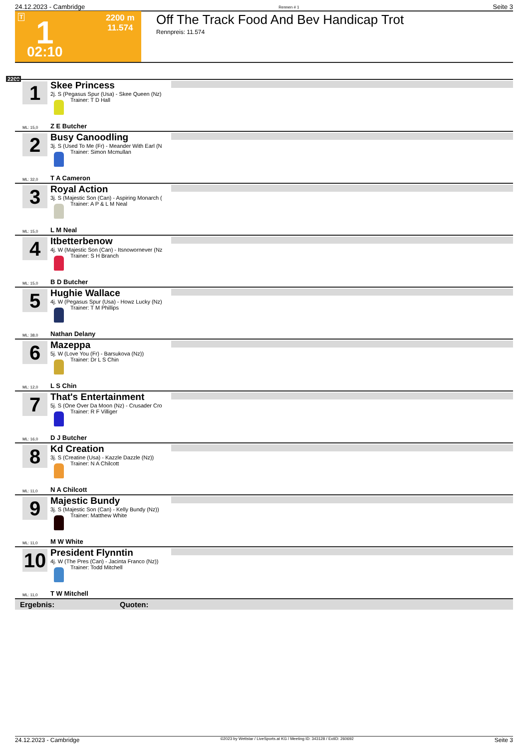24.12.2023 - Cambridge Rennen # 1 Seite 3
T 1 2200 m
11.574
02:10
Off The Track Food And Bev Handicap Trot
Rennpreis: 11.574
2200
1
Skee Princess
2j. S (Pegasus Spur (Usa) - Skee Queen (Nz)
Trainer: T D Hall
ML: 15,0 Z E Butcher
2
Busy Canoodling
3j. S (Used To Me (Fr) - Meander With Earl (N
Trainer: Simon Mcmullan
ML: 32,0 T A Cameron
3
Royal Action
3j. S (Majestic Son (Can) - Aspiring Monarch (
Trainer: A P & L M Neal
ML: 15,0 L M Neal
4
Itbetterbenow
4j. W (Majestic Son (Can) - Itsnowornever (Nz
Trainer: S H Branch
ML: 15,0 B D Butcher
5
Hughie Wallace
4j. W (Pegasus Spur (Usa) - Howz Lucky (Nz)
Trainer: T M Phillips
ML: 38,0 Nathan Delany
6
Mazeppa
5j. W (Love You (Fr) - Barsukova (Nz))
Trainer: Dr L S Chin
ML: 12,0 L S Chin
7
That's Entertainment
5j. S (One Over Da Moon (Nz) - Crusader Cro
Trainer: R F Villiger
ML: 16,0 D J Butcher
8
Kd Creation
3j. S (Creatine (Usa) - Kazzle Dazzle (Nz))
Trainer: N A Chilcott
ML: 11,0 N A Chilcott
9
Majestic Bundy
3j. S (Majestic Son (Can) - Kelly Bundy (Nz))
Trainer: Matthew White
ML: 11,0 M W White
10
President Flynntin
4j. W (The Pres (Can) - Jacinta Franco (Nz))
Trainer: Todd Mitchell
ML: 11,0 T W Mitchell
Ergebnis: Quoten:
24.12.2023 - Cambridge ©2023 by Wettstar / LiveSports.at KG / Meeting ID: 343128 / ExtID: 260692 Seite 3